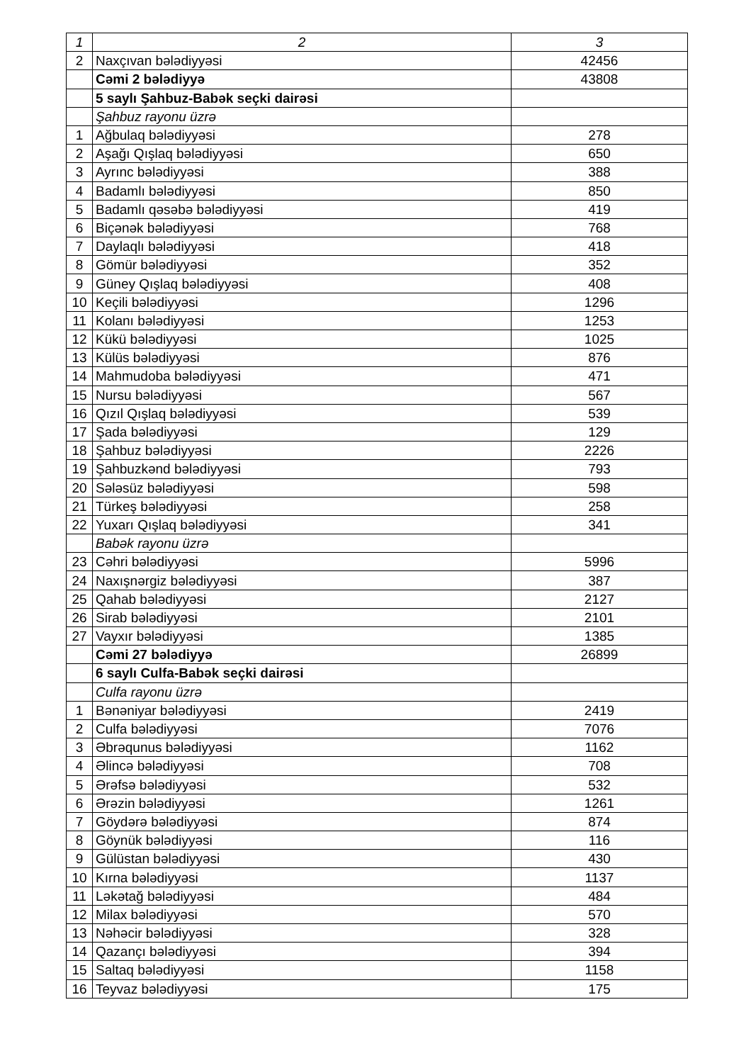| 1 | 2 | 3 |
| 2 | Naxçıvan bələdiyyəsi | 42456 |
| | Cəmi 2 bələdiyyə | 43808 |
| | 5 saylı Şahbuz-Babək seçki dairəsi | |
| | Şahbuz rayonu üzrə | |
| 1 | Ağbulaq bələdiyyəsi | 278 |
| 2 | Aşağı Qışlaq bələdiyyəsi | 650 |
| 3 | Ayrınc bələdiyyəsi | 388 |
| 4 | Badamlı bələdiyyəsi | 850 |
| 5 | Badamlı qəsəbə bələdiyyəsi | 419 |
| 6 | Biçənək bələdiyyəsi | 768 |
| 7 | Daylaqlı bələdiyyəsi | 418 |
| 8 | Gömür bələdiyyəsi | 352 |
| 9 | Güney Qışlaq bələdiyyəsi | 408 |
| 10 | Keçili bələdiyyəsi | 1296 |
| 11 | Kolanı bələdiyyəsi | 1253 |
| 12 | Kükü bələdiyyəsi | 1025 |
| 13 | Külüs bələdiyyəsi | 876 |
| 14 | Mahmudoba bələdiyyəsi | 471 |
| 15 | Nursu bələdiyyəsi | 567 |
| 16 | Qızıl Qışlaq bələdiyyəsi | 539 |
| 17 | Şada bələdiyyəsi | 129 |
| 18 | Şahbuz bələdiyyəsi | 2226 |
| 19 | Şahbuzkənd bələdiyyəsi | 793 |
| 20 | Sələsüz bələdiyyəsi | 598 |
| 21 | Türkeş bələdiyyəsi | 258 |
| 22 | Yuxarı Qışlaq bələdiyyəsi | 341 |
| | Babək rayonu üzrə | |
| 23 | Cəhri bələdiyyəsi | 5996 |
| 24 | Naxışnərgiz bələdiyyəsi | 387 |
| 25 | Qahab bələdiyyəsi | 2127 |
| 26 | Sirab bələdiyyəsi | 2101 |
| 27 | Vayxır bələdiyyəsi | 1385 |
| | Cəmi 27 bələdiyyə | 26899 |
| | 6 saylı Culfa-Babək seçki dairəsi | |
| | Culfa rayonu üzrə | |
| 1 | Bənəniyar bələdiyyəsi | 2419 |
| 2 | Culfa bələdiyyəsi | 7076 |
| 3 | Əbrəqunus bələdiyyəsi | 1162 |
| 4 | Əlincə bələdiyyəsi | 708 |
| 5 | Ərəfsə bələdiyyəsi | 532 |
| 6 | Ərəzin bələdiyyəsi | 1261 |
| 7 | Göydərə bələdiyyəsi | 874 |
| 8 | Göynük bələdiyyəsi | 116 |
| 9 | Gülüstan bələdiyyəsi | 430 |
| 10 | Kırna bələdiyyəsi | 1137 |
| 11 | Ləkətağ bələdiyyəsi | 484 |
| 12 | Milax bələdiyyəsi | 570 |
| 13 | Nəhəcir bələdiyyəsi | 328 |
| 14 | Qazançı bələdiyyəsi | 394 |
| 15 | Saltaq bələdiyyəsi | 1158 |
| 16 | Teyvaz bələdiyyəsi | 175 |